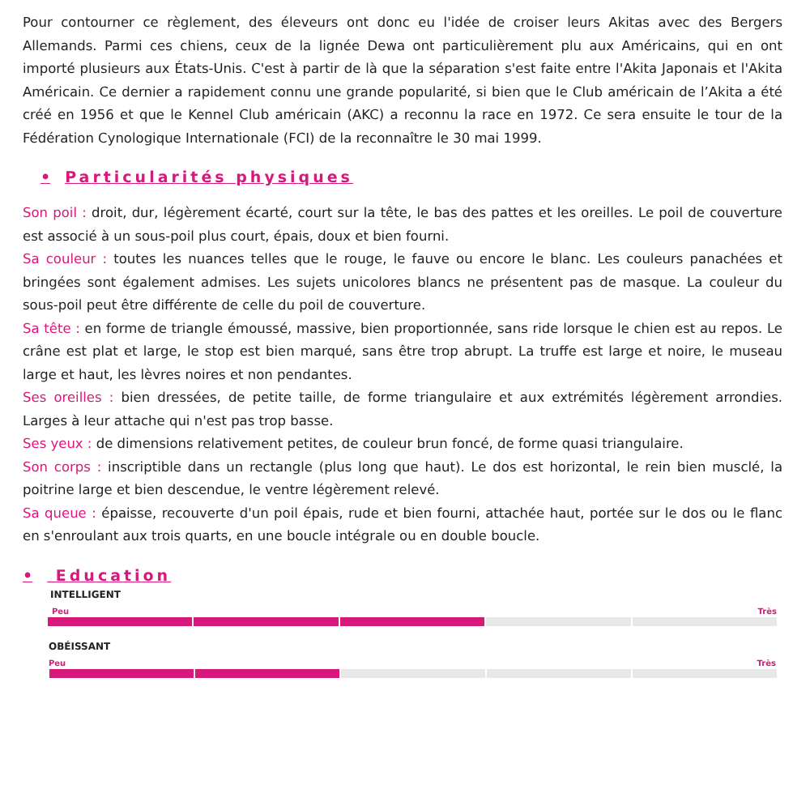Pour contourner ce règlement, des éleveurs ont donc eu l'idée de croiser leurs Akitas avec des Bergers Allemands. Parmi ces chiens, ceux de la lignée Dewa ont particulièrement plu aux Américains, qui en ont importé plusieurs aux États-Unis. C'est à partir de là que la séparation s'est faite entre l'Akita Japonais et l'Akita Américain. Ce dernier a rapidement connu une grande popularité, si bien que le Club américain de l’Akita a été créé en 1956 et que le Kennel Club américain (AKC) a reconnu la race en 1972. Ce sera ensuite le tour de la Fédération Cynologique Internationale (FCI) de la reconnaître le 30 mai 1999.
• Particularités physiques
Son poil : droit, dur, légèrement écarté, court sur la tête, le bas des pattes et les oreilles. Le poil de couverture est associé à un sous-poil plus court, épais, doux et bien fourni.
Sa couleur : toutes les nuances telles que le rouge, le fauve ou encore le blanc. Les couleurs panachées et bringées sont également admises. Les sujets unicolores blancs ne présentent pas de masque. La couleur du sous-poil peut être différente de celle du poil de couverture.
Sa tête : en forme de triangle émoussé, massive, bien proportionnée, sans ride lorsque le chien est au repos. Le crâne est plat et large, le stop est bien marqué, sans être trop abrupt. La truffe est large et noire, le museau large et haut, les lèvres noires et non pendantes.
Ses oreilles : bien dressées, de petite taille, de forme triangulaire et aux extrémités légèrement arrondies. Larges à leur attache qui n'est pas trop basse.
Ses yeux : de dimensions relativement petites, de couleur brun foncé, de forme quasi triangulaire.
Son corps : inscriptible dans un rectangle (plus long que haut). Le dos est horizontal, le rein bien musclé, la poitrine large et bien descendue, le ventre légèrement relevé.
Sa queue : épaisse, recouverte d'un poil épais, rude et bien fourni, attachée haut, portée sur le dos ou le flanc en s'enroulant aux trois quarts, en une boucle intégrale ou en double boucle.
• Education
INTELLIGENT
Peu Très
OBÉISSANT
Peu Très